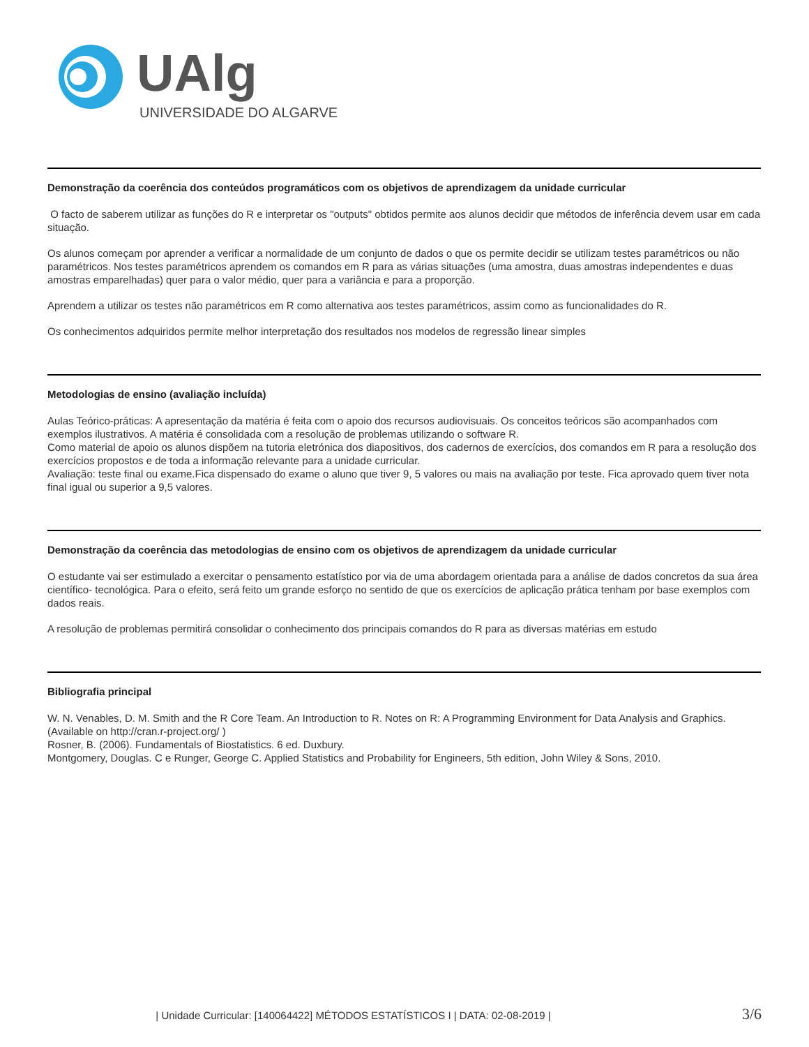UAlg
UNIVERSIDADE DO ALGARVE
Demonstração da coerência dos conteúdos programáticos com os objetivos de aprendizagem da unidade curricular
O facto de saberem utilizar as funções do R e interpretar os "outputs" obtidos permite aos alunos decidir que métodos de inferência devem usar em cada situação.
Os alunos começam por aprender a verificar a normalidade de um conjunto de dados o que os permite decidir se utilizam testes paramétricos ou não paramétricos. Nos testes paramétricos aprendem os comandos em R para as várias situações (uma amostra, duas amostras independentes e duas amostras emparelhadas) quer para o valor médio, quer para a variância e para a proporção.
Aprendem a utilizar os testes não paramétricos em R como alternativa aos testes paramétricos, assim como as funcionalidades do R.
Os conhecimentos adquiridos permite melhor interpretação dos resultados nos modelos de regressão linear simples
Metodologias de ensino (avaliação incluída)
Aulas Teórico-práticas: A apresentação da matéria é feita com o apoio dos recursos audiovisuais. Os conceitos teóricos são acompanhados com exemplos ilustrativos. A matéria é consolidada com a resolução de problemas utilizando o software R.
Como material de apoio os alunos dispõem na tutoria eletrónica dos diapositivos, dos cadernos de exercícios, dos comandos em R para a resolução dos exercícios propostos e de toda a informação relevante para a unidade curricular.
Avaliação: teste final ou exame.Fica dispensado do exame o aluno que tiver 9, 5 valores ou mais na avaliação por teste. Fica aprovado quem tiver nota final igual ou superior a 9,5 valores.
Demonstração da coerência das metodologias de ensino com os objetivos de aprendizagem da unidade curricular
O estudante vai ser estimulado a exercitar o pensamento estatístico por via de uma abordagem orientada para a análise de dados concretos da sua área científico- tecnológica. Para o efeito, será feito um grande esforço no sentido de que os exercícios de aplicação prática tenham por base exemplos com dados reais.
A resolução de problemas permitirá consolidar o conhecimento dos principais comandos do R para as diversas matérias em estudo
Bibliografia principal
W. N. Venables, D. M. Smith and the R Core Team. An Introduction to R. Notes on R: A Programming Environment for Data Analysis and Graphics. (Available on http://cran.r-project.org/ )
Rosner, B. (2006). Fundamentals of Biostatistics. 6 ed. Duxbury.
Montgomery, Douglas. C e Runger, George C. Applied Statistics and Probability for Engineers, 5th edition, John Wiley & Sons, 2010.
| Unidade Curricular: [140064422] MÉTODOS ESTATÍSTICOS I | DATA: 02-08-2019 | 3/6